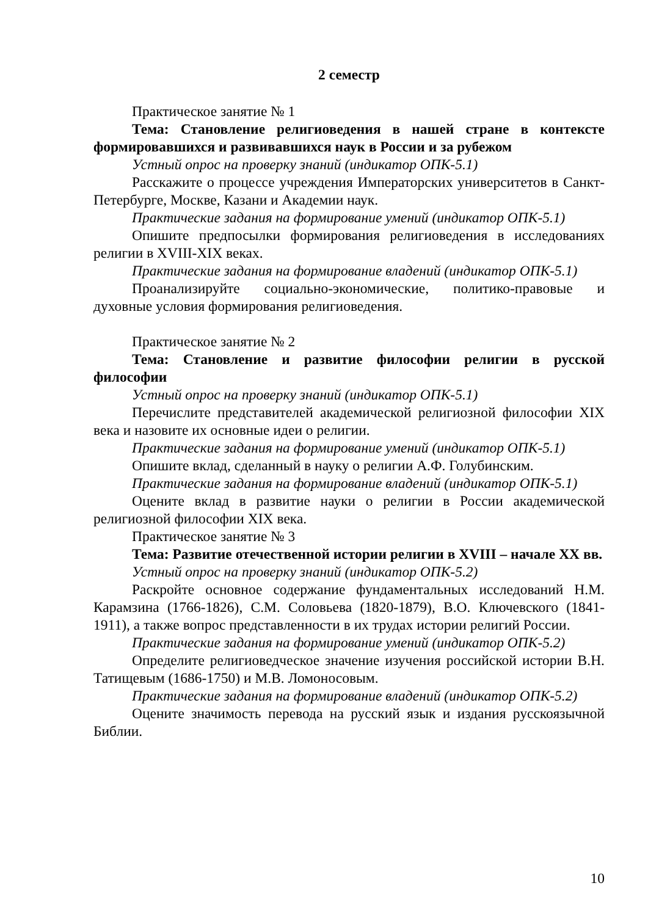2 семестр
Практическое занятие № 1
Тема: Становление религиоведения в нашей стране в контексте формировавшихся и развивавшихся наук в России и за рубежом
Устный опрос на проверку знаний (индикатор ОПК-5.1)
Расскажите о процессе учреждения Императорских университетов в Санкт-Петербурге, Москве, Казани и Академии наук.
Практические задания на формирование умений (индикатор ОПК-5.1)
Опишите предпосылки формирования религиоведения в исследованиях религии в XVIII-XIX веках.
Практические задания на формирование владений (индикатор ОПК-5.1)
Проанализируйте социально-экономические, политико-правовые и духовные условия формирования религиоведения.
Практическое занятие № 2
Тема: Становление и развитие философии религии в русской философии
Устный опрос на проверку знаний (индикатор ОПК-5.1)
Перечислите представителей академической религиозной философии XIX века и назовите их основные идеи о религии.
Практические задания на формирование умений (индикатор ОПК-5.1)
Опишите вклад, сделанный в науку о религии А.Ф. Голубинским.
Практические задания на формирование владений (индикатор ОПК-5.1)
Оцените вклад в развитие науки о религии в России академической религиозной философии XIX века.
Практическое занятие № 3
Тема: Развитие отечественной истории религии в XVIII – начале XX вв.
Устный опрос на проверку знаний (индикатор ОПК-5.2)
Раскройте основное содержание фундаментальных исследований Н.М. Карамзина (1766-1826), С.М. Соловьева (1820-1879), В.О. Ключевского (1841-1911), а также вопрос представленности в их трудах истории религий России.
Практические задания на формирование умений (индикатор ОПК-5.2)
Определите религиоведческое значение изучения российской истории В.Н. Татищевым (1686-1750) и М.В. Ломоносовым.
Практические задания на формирование владений (индикатор ОПК-5.2)
Оцените значимость перевода на русский язык и издания русскоязычной Библии.
10